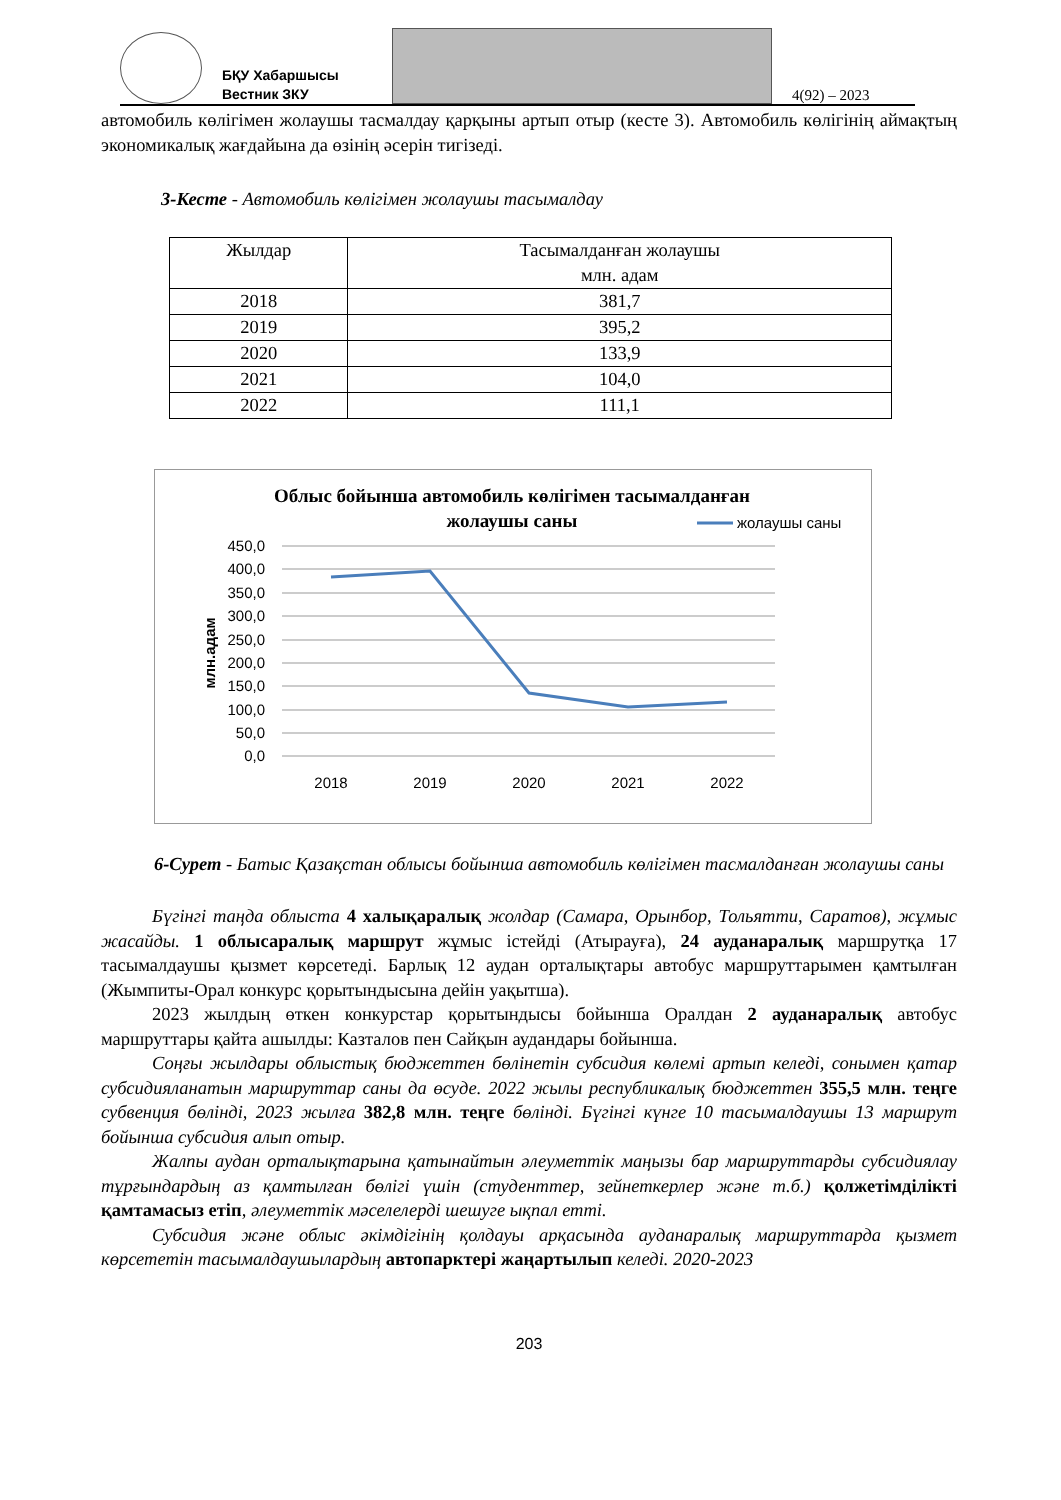БҚУ Хабаршысы
Вестник ЗКУ
4(92) – 2023
автомобиль көлігімен жолаушы тасмалдау қарқыны артып отыр (кесте 3). Автомобиль көлігінің аймақтың экономикалық жағдайына да өзінің әсерін тигізеді.
3-Кесте - Автомобиль көлігімен жолаушы тасымалдау
| Жылдар | Тасымалданған жолаушы млн. адам |
| --- | --- |
| 2018 | 381,7 |
| 2019 | 395,2 |
| 2020 | 133,9 |
| 2021 | 104,0 |
| 2022 | 111,1 |
Облыс бойынша автомобиль көлігімен тасымалданған
жолаушы саны
жолаушы саны
450,0
400,0
350,0
300,0
250,0
200,0
150,0
100,0
50,0
0,0
млн.адам
2018
2019
2020
2021
2022
6-Сурет - Батыс Қазақстан облысы бойынша автомобиль көлігімен тасмалданған жолаушы саны
Бүгінгі таңда облыста 4 халықаралық жолдар (Самара, Орынбор, Тольятти, Саратов), жұмыс жасайды. 1 облысаралық маршрут жұмыс істейді (Атырауға), 24 ауданаралық маршрутқа 17 тасымалдаушы қызмет көрсетеді. Барлық 12 аудан орталықтары автобус маршруттарымен қамтылған (Жымпиты-Орал конкурс қорытындысына дейін уақытша).
2023 жылдың өткен конкурстар қорытындысы бойынша Оралдан 2 ауданаралық автобус маршруттары қайта ашылды: Казталов пен Сайқын аудандары бойынша.
Соңғы жылдары облыстық бюджеттен бөлінетін субсидия көлемі артып келеді, сонымен қатар субсидияланатын маршруттар саны да өсуде. 2022 жылы республикалық бюджеттен 355,5 млн. теңге субвенция бөлінді, 2023 жылға 382,8 млн. теңге бөлінді. Бүгінгі күнге 10 тасымалдаушы 13 маршрут бойынша субсидия алып отыр.
Жалпы аудан орталықтарына қатынайтын әлеуметтік маңызы бар маршруттарды субсидиялау тұрғындардың аз қамтылған бөлігі үшін (студенттер, зейнеткерлер және т.б.) қолжетімділікті қамтамасыз етіп, әлеуметтік мәселелерді шешуге ықпал етті.
Субсидия және облыс әкімдігінің қолдауы арқасында ауданаралық маршруттарда қызмет көрсететін тасымалдаушылардың автопарктері жаңартылып келеді. 2020-2023
203